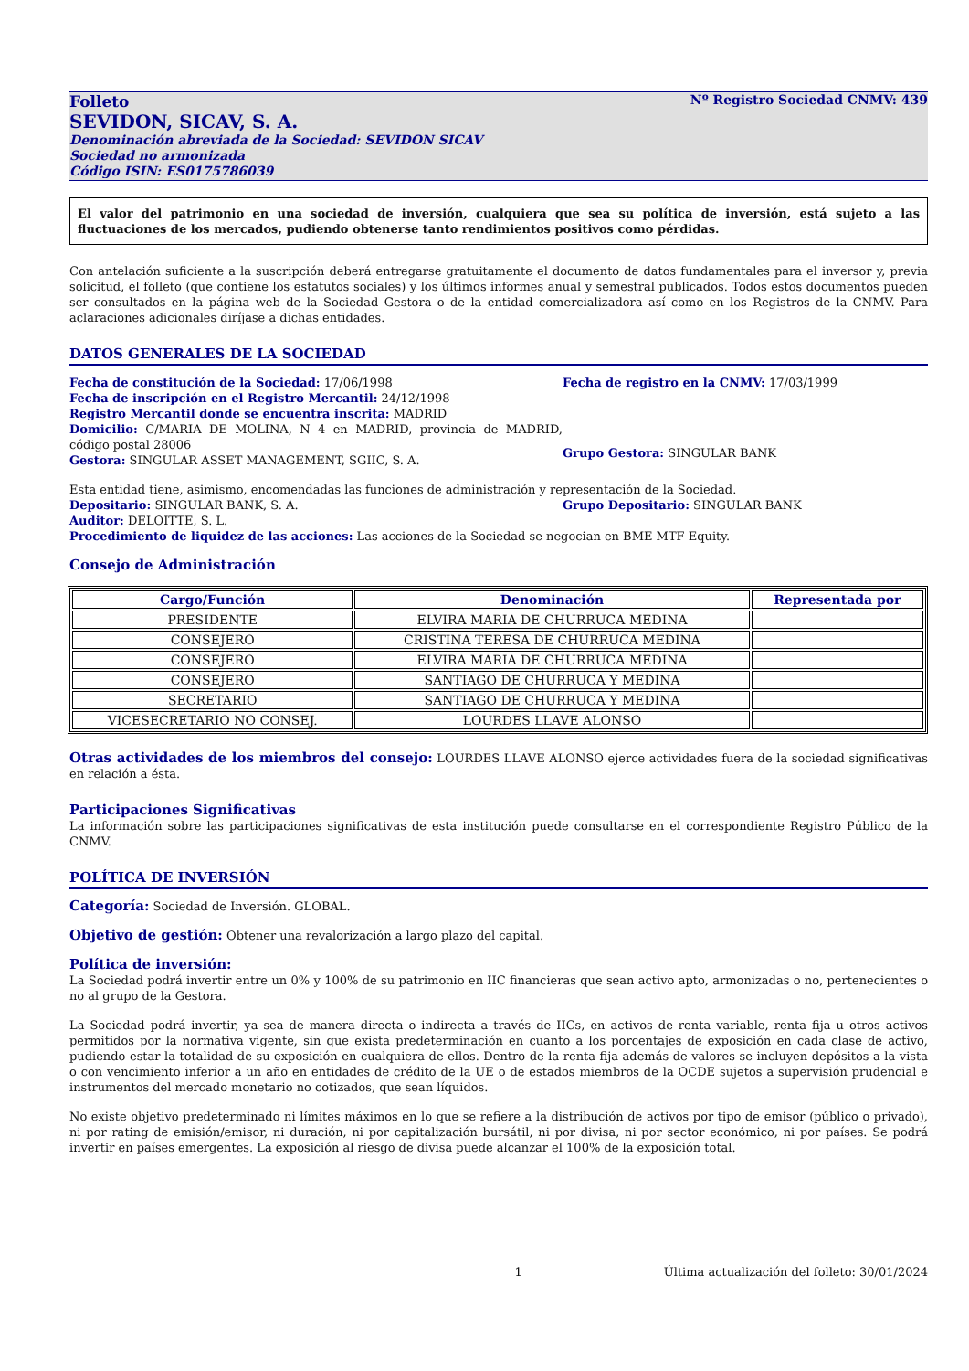Folleto Nº Registro Sociedad CNMV: 439
SEVIDON, SICAV, S. A.
Denominación abreviada de la Sociedad: SEVIDON SICAV
Sociedad no armonizada
Código ISIN: ES0175786039
El valor del patrimonio en una sociedad de inversión, cualquiera que sea su política de inversión, está sujeto a las fluctuaciones de los mercados, pudiendo obtenerse tanto rendimientos positivos como pérdidas.
Con antelación suficiente a la suscripción deberá entregarse gratuitamente el documento de datos fundamentales para el inversor y, previa solicitud, el folleto (que contiene los estatutos sociales) y los últimos informes anual y semestral publicados. Todos estos documentos pueden ser consultados en la página web de la Sociedad Gestora o de la entidad comercializadora así como en los Registros de la CNMV. Para aclaraciones adicionales diríjase a dichas entidades.
DATOS GENERALES DE LA SOCIEDAD
Fecha de constitución de la Sociedad: 17/06/1998
Fecha de inscripción en el Registro Mercantil: 24/12/1998
Registro Mercantil donde se encuentra inscrita: MADRID
Domicilio: C/MARIA DE MOLINA, N 4 en MADRID, provincia de MADRID, código postal 28006
Gestora: SINGULAR ASSET MANAGEMENT, SGIIC, S. A.
Fecha de registro en la CNMV: 17/03/1999
Grupo Gestora: SINGULAR BANK
Esta entidad tiene, asimismo, encomendadas las funciones de administración y representación de la Sociedad.
Depositario: SINGULAR BANK, S. A. Grupo Depositario: SINGULAR BANK
Auditor: DELOITTE, S. L.
Procedimiento de liquidez de las acciones: Las acciones de la Sociedad se negocian en BME MTF Equity.
Consejo de Administración
| Cargo/Función | Denominación | Representada por |
| --- | --- | --- |
| PRESIDENTE | ELVIRA MARIA DE CHURRUCA MEDINA | |
| CONSEJERO | CRISTINA TERESA DE CHURRUCA MEDINA | |
| CONSEJERO | ELVIRA MARIA DE CHURRUCA MEDINA | |
| CONSEJERO | SANTIAGO DE CHURRUCA Y MEDINA | |
| SECRETARIO | SANTIAGO DE CHURRUCA Y MEDINA | |
| VICESECRETARIO NO CONSEJ. | LOURDES LLAVE ALONSO | |
Otras actividades de los miembros del consejo: LOURDES LLAVE ALONSO ejerce actividades fuera de la sociedad significativas en relación a ésta.
Participaciones Significativas
La información sobre las participaciones significativas de esta institución puede consultarse en el correspondiente Registro Público de la CNMV.
POLÍTICA DE INVERSIÓN
Categoría: Sociedad de Inversión. GLOBAL.
Objetivo de gestión: Obtener una revalorización a largo plazo del capital.
Política de inversión:
La Sociedad podrá invertir entre un 0% y 100% de su patrimonio en IIC financieras que sean activo apto, armonizadas o no, pertenecientes o no al grupo de la Gestora.
La Sociedad podrá invertir, ya sea de manera directa o indirecta a través de IICs, en activos de renta variable, renta fija u otros activos permitidos por la normativa vigente, sin que exista predeterminación en cuanto a los porcentajes de exposición en cada clase de activo, pudiendo estar la totalidad de su exposición en cualquiera de ellos. Dentro de la renta fija además de valores se incluyen depósitos a la vista o con vencimiento inferior a un año en entidades de crédito de la UE o de estados miembros de la OCDE sujetos a supervisión prudencial e instrumentos del mercado monetario no cotizados, que sean líquidos.
No existe objetivo predeterminado ni límites máximos en lo que se refiere a la distribución de activos por tipo de emisor (público o privado), ni por rating de emisión/emisor, ni duración, ni por capitalización bursátil, ni por divisa, ni por sector económico, ni por países. Se podrá invertir en países emergentes. La exposición al riesgo de divisa puede alcanzar el 100% de la exposición total.
1 Última actualización del folleto: 30/01/2024